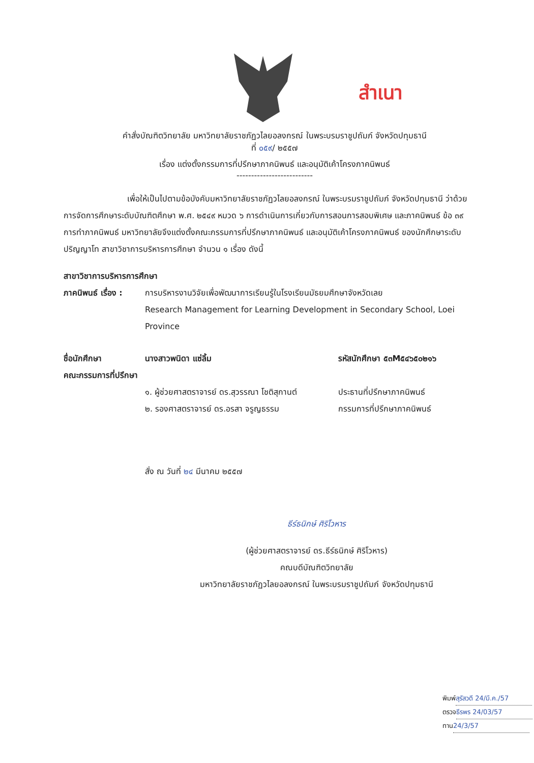สำเนา
คำสั่งบัณฑิตวิทยาลัย มหาวิทยาลัยราชภัฏวไลยอลงกรณ์ ในพระบรมราชูปถัมภ์ จังหวัดปทุมธานี
ที่ ๐๕๙/ ๒๕๕๗
เรื่อง แต่งตั้งกรรมการที่ปรึกษาภาคนิพนธ์ และอนุมัติเค้าโครงภาคนิพนธ์
--------------------------
เพื่อให้เป็นไปตามข้อบังคับมหาวิทยาลัยราชภัฏวไลยอลงกรณ์ ในพระบรมราชูปถัมภ์ จังหวัดปทุมธานี ว่าด้วยการจัดการศึกษาระดับบัณฑิตศึกษา พ.ศ. ๒๕๔๙ หมวด ๖ การดำเนินการเกี่ยวกับการสอนการสอบพิเศษ และภาคนิพนธ์ ข้อ ๓๙ การทำภาคนิพนธ์ มหาวิทยาลัยจึงแต่งตั้งคณะกรรมการที่ปรึกษาภาคนิพนธ์ และอนุมัติเค้าโครงภาคนิพนธ์ ของนักศึกษาระดับปริญญาโท สาขาวิชาการบริหารการศึกษา จำนวน ๑ เรื่อง ดังนี้
สาขาวิชาการบริหารการศึกษา
ภาคนิพนธ์ เรื่อง :
การบริหารงานวิจัยเพื่อพัฒนาการเรียนรู้ในโรงเรียนมัธยมศึกษาจังหวัดเลย
Research Management for Learning Development in Secondary School, Loei Province
ชื่อนักศึกษา นางสาวพนิดา แซ่ลิ้ม รหัสนักศึกษา ๕๓M๕๔๖๕๐๒๑๖
คณะกรรมการที่ปรึกษา
๑. ผู้ช่วยศาสตราจารย์ ดร.สุวรรณา โชติสุกานต์
ประธานที่ปรึกษาภาคนิพนธ์
๒. รองศาสตราจารย์ ดร.อรสา จรูญธรรม กรรมการที่ปรึกษาภาคนิพนธ์
สั่ง ณ วันที่ ๒๔ มีนาคม ๒๕๕๗
ธีร์ธนิกษ์ ศิริโวหาร
(ผู้ช่วยศาสตราจารย์ ดร.ธีร์ธนิกษ์ ศิริโวหาร)
คณบดีบัณฑิตวิทยาลัย
มหาวิทยาลัยราชภัฏวไลยอลงกรณ์ ในพระบรมราชูปถัมภ์ จังหวัดปทุมธานี
พิมพ์ สุรัสวดี 24/มี.ค./57
ตรวจ ธีรพร 24/03/57
ทาน 24/3/57